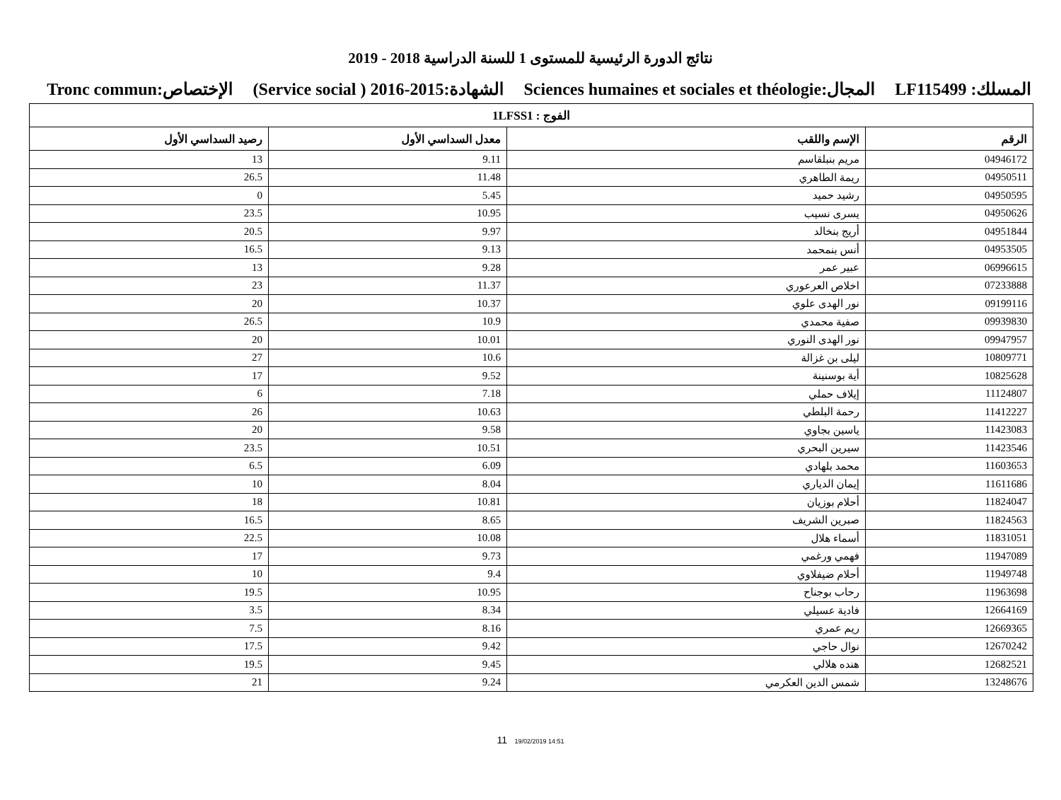نتائج الدورة الرئيسية للمستوى 1 للسنة الدراسية 2018 - 2019
المسلك: LF115499 المجال:Sciences humaines et sociales et théologie الشهادة:2015-2016 ( Service social) الإختصاص:Tronc commun
| الفوج : 1LFSS1 | | | |
| الرقم | الإسم واللقب | معدل السداسي الأول | رصيد السداسي الأول |
| 04946172 | مريم بنبلقاسم | 9.11 | 13 |
| 04950511 | ريمة الطاهري | 11.48 | 26.5 |
| 04950595 | رشيد حميد | 5.45 | 0 |
| 04950626 | يسرى نسيب | 10.95 | 23.5 |
| 04951844 | أريج بنخالد | 9.97 | 20.5 |
| 04953505 | أنس بنمحمد | 9.13 | 16.5 |
| 06996615 | عبير عمر | 9.28 | 13 |
| 07233888 | اخلاص العرعوري | 11.37 | 23 |
| 09199116 | نور الهدى علوي | 10.37 | 20 |
| 09939830 | صفية محمدي | 10.9 | 26.5 |
| 09947957 | نور الهدى النوري | 10.01 | 20 |
| 10809771 | ليلى بن غزالة | 10.6 | 27 |
| 10825628 | أية بوسنينة | 9.52 | 17 |
| 11124807 | إيلاف حملي | 7.18 | 6 |
| 11412227 | رحمة البلطي | 10.63 | 26 |
| 11423083 | ياسين بجاوي | 9.58 | 20 |
| 11423546 | سيرين البحري | 10.51 | 23.5 |
| 11603653 | محمد بلهادي | 6.09 | 6.5 |
| 11611686 | إيمان الدياري | 8.04 | 10 |
| 11824047 | أحلام بوزيان | 10.81 | 18 |
| 11824563 | صبرين الشريف | 8.65 | 16.5 |
| 11831051 | أسماء هلال | 10.08 | 22.5 |
| 11947089 | فهمي ورغمي | 9.73 | 17 |
| 11949748 | أحلام ضيفلاوي | 9.4 | 10 |
| 11963698 | رحاب بوجناح | 10.95 | 19.5 |
| 12664169 | فادية عسيلي | 8.34 | 3.5 |
| 12669365 | ريم عمري | 8.16 | 7.5 |
| 12670242 | نوال حاجي | 9.42 | 17.5 |
| 12682521 | هنده هلالي | 9.45 | 19.5 |
| 13248676 | شمس الدين العكرمي | 9.24 | 21 |
11 19/02/2019 14:51